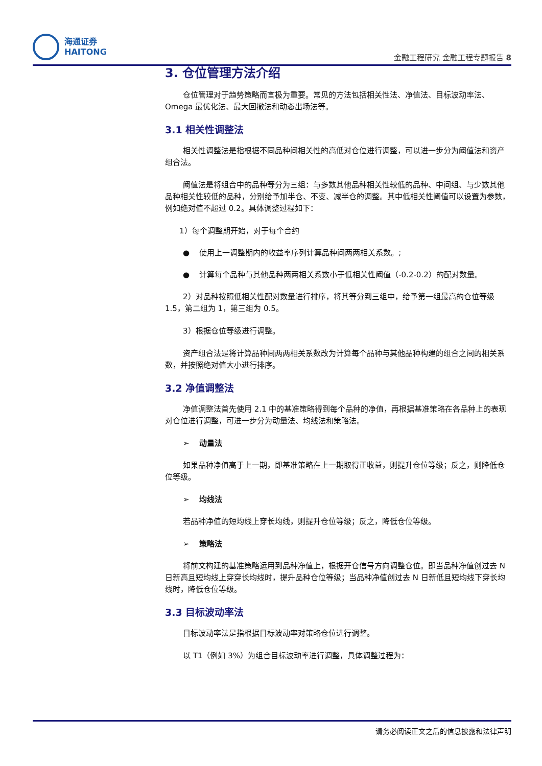海通证券
HAITONG
金融工程研究 金融工程专题报告 8
3. 仓位管理方法介绍
仓位管理对于趋势策略而言极为重要。常见的方法包括相关性法、净值法、目标波动率法、Omega 最优化法、最大回撤法和动态出场法等。
3.1 相关性调整法
相关性调整法是指根据不同品种间相关性的高低对仓位进行调整，可以进一步分为阈值法和资产组合法。
阈值法是将组合中的品种等分为三组：与多数其他品种相关性较低的品种、中间组、与少数其他品种相关性较低的品种，分别给予加半仓、不变、减半仓的调整。其中低相关性阈值可以设置为参数，例如绝对值不超过 0.2。具体调整过程如下：
1）每个调整期开始，对于每个合约
● 使用上一调整期内的收益率序列计算品种间两两相关系数。;
● 计算每个品种与其他品种两两相关系数小于低相关性阈值（-0.2-0.2）的配对数量。
2）对品种按照低相关性配对数量进行排序，将其等分到三组中，给予第一组最高的仓位等级 1.5，第二组为 1，第三组为 0.5。
3）根据仓位等级进行调整。
资产组合法是将计算品种间两两相关系数改为计算每个品种与其他品种构建的组合之间的相关系数，并按照绝对值大小进行排序。
3.2 净值调整法
净值调整法首先使用 2.1 中的基准策略得到每个品种的净值，再根据基准策略在各品种上的表现对仓位进行调整，可进一步分为动量法、均线法和策略法。
➢ 动量法
如果品种净值高于上一期，即基准策略在上一期取得正收益，则提升仓位等级；反之，则降低仓位等级。
➢ 均线法
若品种净值的短均线上穿长均线，则提升仓位等级；反之，降低仓位等级。
➢ 策略法
将前文构建的基准策略运用到品种净值上，根据开仓信号方向调整仓位。即当品种净值创过去 N 日新高且短均线上穿穿长均线时，提升品种仓位等级；当品种净值创过去 N 日新低且短均线下穿长均线时，降低仓位等级。
3.3 目标波动率法
目标波动率法是指根据目标波动率对策略仓位进行调整。
以 T1（例如 3%）为组合目标波动率进行调整，具体调整过程为：
请务必阅读正文之后的信息披露和法律声明